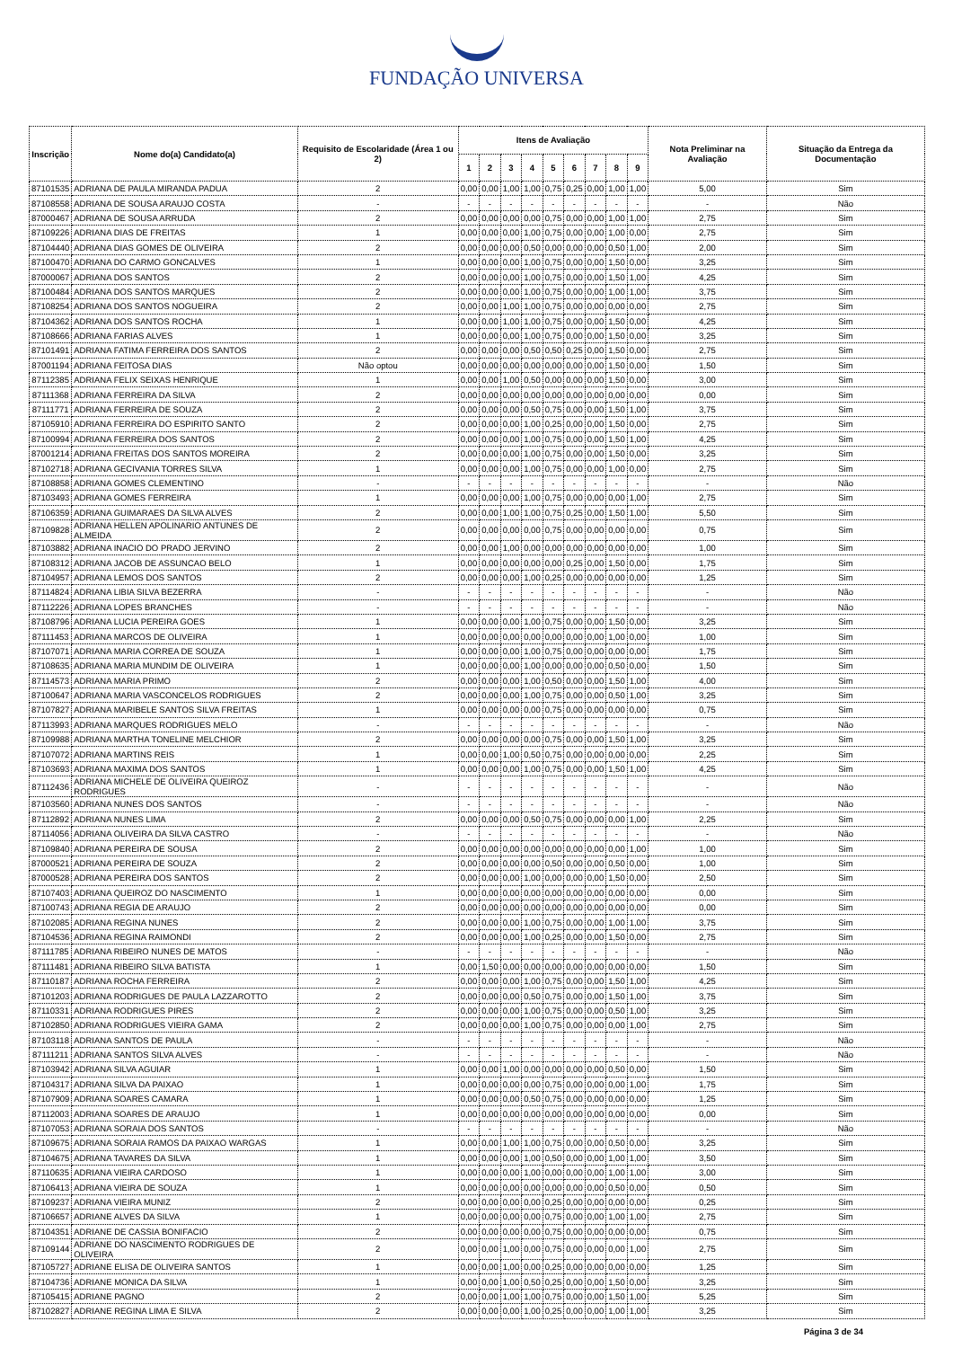FUNDAÇÃO UNIVERSA
| Inscrição | Nome do(a) Candidato(a) | Requisito de Escolaridade (Área 1 ou 2) | Itens de Avaliação | | | | | | | | | Nota Preliminar na Avaliação | Situação da Entrega da Documentação |
| --- | --- | --- | --- | --- | --- | --- | --- | --- | --- | --- | --- | --- | --- |
| | | | 1 | 2 | 3 | 4 | 5 | 6 | 7 | 8 | 9 | | |
| 87101535 | ADRIANA DE PAULA MIRANDA PADUA | 2 | 0,00 | 0,00 | 1,00 | 1,00 | 0,75 | 0,25 | 0,00 | 1,00 | 1,00 | 5,00 | Sim |
| 87108558 | ADRIANA DE SOUSA ARAUJO COSTA | - | - | - | - | - | - | - | - | - | - | - | Não |
| 87000467 | ADRIANA DE SOUSA ARRUDA | 2 | 0,00 | 0,00 | 0,00 | 0,00 | 0,75 | 0,00 | 0,00 | 1,00 | 1,00 | 2,75 | Sim |
| 87109226 | ADRIANA DIAS DE FREITAS | 1 | 0,00 | 0,00 | 0,00 | 1,00 | 0,75 | 0,00 | 0,00 | 1,00 | 0,00 | 2,75 | Sim |
| 87104440 | ADRIANA DIAS GOMES DE OLIVEIRA | 2 | 0,00 | 0,00 | 0,00 | 0,50 | 0,00 | 0,00 | 0,00 | 0,50 | 1,00 | 2,00 | Sim |
| 87100470 | ADRIANA DO CARMO GONCALVES | 1 | 0,00 | 0,00 | 0,00 | 1,00 | 0,75 | 0,00 | 0,00 | 1,50 | 0,00 | 3,25 | Sim |
| 87000067 | ADRIANA DOS SANTOS | 2 | 0,00 | 0,00 | 0,00 | 1,00 | 0,75 | 0,00 | 0,00 | 1,50 | 1,00 | 4,25 | Sim |
| 87100484 | ADRIANA DOS SANTOS MARQUES | 2 | 0,00 | 0,00 | 0,00 | 1,00 | 0,75 | 0,00 | 0,00 | 1,00 | 1,00 | 3,75 | Sim |
| 87108254 | ADRIANA DOS SANTOS NOGUEIRA | 2 | 0,00 | 0,00 | 1,00 | 1,00 | 0,75 | 0,00 | 0,00 | 0,00 | 0,00 | 2,75 | Sim |
| 87104362 | ADRIANA DOS SANTOS ROCHA | 1 | 0,00 | 0,00 | 1,00 | 1,00 | 0,75 | 0,00 | 0,00 | 1,50 | 0,00 | 4,25 | Sim |
| 87108666 | ADRIANA FARIAS ALVES | 1 | 0,00 | 0,00 | 0,00 | 1,00 | 0,75 | 0,00 | 0,00 | 1,50 | 0,00 | 3,25 | Sim |
| 87101491 | ADRIANA FATIMA FERREIRA DOS SANTOS | 2 | 0,00 | 0,00 | 0,00 | 0,50 | 0,50 | 0,25 | 0,00 | 1,50 | 0,00 | 2,75 | Sim |
| 87001194 | ADRIANA FEITOSA DIAS | Não optou | 0,00 | 0,00 | 0,00 | 0,00 | 0,00 | 0,00 | 0,00 | 1,50 | 0,00 | 1,50 | Sim |
| 87112385 | ADRIANA FELIX SEIXAS HENRIQUE | 1 | 0,00 | 0,00 | 1,00 | 0,50 | 0,00 | 0,00 | 0,00 | 1,50 | 0,00 | 3,00 | Sim |
| 87111368 | ADRIANA FERREIRA DA SILVA | 2 | 0,00 | 0,00 | 0,00 | 0,00 | 0,00 | 0,00 | 0,00 | 0,00 | 0,00 | 0,00 | Sim |
| 87111771 | ADRIANA FERREIRA DE SOUZA | 2 | 0,00 | 0,00 | 0,00 | 0,50 | 0,75 | 0,00 | 0,00 | 1,50 | 1,00 | 3,75 | Sim |
| 87105910 | ADRIANA FERREIRA DO ESPIRITO SANTO | 2 | 0,00 | 0,00 | 0,00 | 1,00 | 0,25 | 0,00 | 0,00 | 1,50 | 0,00 | 2,75 | Sim |
| 87100994 | ADRIANA FERREIRA DOS SANTOS | 2 | 0,00 | 0,00 | 0,00 | 1,00 | 0,75 | 0,00 | 0,00 | 1,50 | 1,00 | 4,25 | Sim |
| 87001214 | ADRIANA FREITAS DOS SANTOS MOREIRA | 2 | 0,00 | 0,00 | 0,00 | 1,00 | 0,75 | 0,00 | 0,00 | 1,50 | 0,00 | 3,25 | Sim |
| 87102718 | ADRIANA GECIVANIA TORRES SILVA | 1 | 0,00 | 0,00 | 0,00 | 1,00 | 0,75 | 0,00 | 0,00 | 1,00 | 0,00 | 2,75 | Sim |
| 87108858 | ADRIANA GOMES CLEMENTINO | - | - | - | - | - | - | - | - | - | - | - | Não |
| 87103493 | ADRIANA GOMES FERREIRA | 1 | 0,00 | 0,00 | 0,00 | 1,00 | 0,75 | 0,00 | 0,00 | 0,00 | 1,00 | 2,75 | Sim |
| 87106359 | ADRIANA GUIMARAES DA SILVA ALVES | 2 | 0,00 | 0,00 | 1,00 | 1,00 | 0,75 | 0,25 | 0,00 | 1,50 | 1,00 | 5,50 | Sim |
| 87109828 | ADRIANA HELLEN APOLINARIO ANTUNES DE ALMEIDA | 2 | 0,00 | 0,00 | 0,00 | 0,00 | 0,75 | 0,00 | 0,00 | 0,00 | 0,00 | 0,75 | Sim |
| 87103882 | ADRIANA INACIO DO PRADO JERVINO | 2 | 0,00 | 0,00 | 1,00 | 0,00 | 0,00 | 0,00 | 0,00 | 0,00 | 0,00 | 1,00 | Sim |
| 87108312 | ADRIANA JACOB DE ASSUNCAO BELO | 1 | 0,00 | 0,00 | 0,00 | 0,00 | 0,00 | 0,25 | 0,00 | 1,50 | 0,00 | 1,75 | Sim |
| 87104957 | ADRIANA LEMOS DOS SANTOS | 2 | 0,00 | 0,00 | 0,00 | 1,00 | 0,25 | 0,00 | 0,00 | 0,00 | 0,00 | 1,25 | Sim |
| 87114824 | ADRIANA LIBIA SILVA BEZERRA | - | - | - | - | - | - | - | - | - | - | - | Não |
| 87112226 | ADRIANA LOPES BRANCHES | - | - | - | - | - | - | - | - | - | - | - | Não |
| 87108796 | ADRIANA LUCIA PEREIRA GOES | 1 | 0,00 | 0,00 | 0,00 | 1,00 | 0,75 | 0,00 | 0,00 | 1,50 | 0,00 | 3,25 | Sim |
| 87111453 | ADRIANA MARCOS DE OLIVEIRA | 1 | 0,00 | 0,00 | 0,00 | 0,00 | 0,00 | 0,00 | 0,00 | 1,00 | 0,00 | 1,00 | Sim |
| 87107071 | ADRIANA MARIA CORREA DE SOUZA | 1 | 0,00 | 0,00 | 0,00 | 1,00 | 0,75 | 0,00 | 0,00 | 0,00 | 0,00 | 1,75 | Sim |
| 87108635 | ADRIANA MARIA MUNDIM DE OLIVEIRA | 1 | 0,00 | 0,00 | 0,00 | 1,00 | 0,00 | 0,00 | 0,00 | 0,50 | 0,00 | 1,50 | Sim |
| 87114573 | ADRIANA MARIA PRIMO | 2 | 0,00 | 0,00 | 0,00 | 1,00 | 0,50 | 0,00 | 0,00 | 1,50 | 1,00 | 4,00 | Sim |
| 87100647 | ADRIANA MARIA VASCONCELOS RODRIGUES | 2 | 0,00 | 0,00 | 0,00 | 1,00 | 0,75 | 0,00 | 0,00 | 0,50 | 1,00 | 3,25 | Sim |
| 87107827 | ADRIANA MARIBELE SANTOS SILVA FREITAS | 1 | 0,00 | 0,00 | 0,00 | 0,00 | 0,75 | 0,00 | 0,00 | 0,00 | 0,00 | 0,75 | Sim |
| 87113993 | ADRIANA MARQUES RODRIGUES MELO | - | - | - | - | - | - | - | - | - | - | - | Não |
| 87109988 | ADRIANA MARTHA TONELINE MELCHIOR | 2 | 0,00 | 0,00 | 0,00 | 0,00 | 0,75 | 0,00 | 0,00 | 1,50 | 1,00 | 3,25 | Sim |
| 87107072 | ADRIANA MARTINS REIS | 1 | 0,00 | 0,00 | 1,00 | 0,50 | 0,75 | 0,00 | 0,00 | 0,00 | 0,00 | 2,25 | Sim |
| 87103693 | ADRIANA MAXIMA DOS SANTOS | 1 | 0,00 | 0,00 | 0,00 | 1,00 | 0,75 | 0,00 | 0,00 | 1,50 | 1,00 | 4,25 | Sim |
| 87112436 | ADRIANA MICHELE DE OLIVEIRA QUEIROZ RODRIGUES | - | - | - | - | - | - | - | - | - | - | - | Não |
| 87103560 | ADRIANA NUNES DOS SANTOS | - | - | - | - | - | - | - | - | - | - | - | Não |
| 87112892 | ADRIANA NUNES LIMA | 2 | 0,00 | 0,00 | 0,00 | 0,50 | 0,75 | 0,00 | 0,00 | 0,00 | 1,00 | 2,25 | Sim |
| 87114056 | ADRIANA OLIVEIRA DA SILVA CASTRO | - | - | - | - | - | - | - | - | - | - | - | Não |
| 87109840 | ADRIANA PEREIRA DE SOUSA | 2 | 0,00 | 0,00 | 0,00 | 0,00 | 0,00 | 0,00 | 0,00 | 0,00 | 1,00 | 1,00 | Sim |
| 87000521 | ADRIANA PEREIRA DE SOUZA | 2 | 0,00 | 0,00 | 0,00 | 0,00 | 0,50 | 0,00 | 0,00 | 0,50 | 0,00 | 1,00 | Sim |
| 87000528 | ADRIANA PEREIRA DOS SANTOS | 2 | 0,00 | 0,00 | 0,00 | 1,00 | 0,00 | 0,00 | 0,00 | 1,50 | 0,00 | 2,50 | Sim |
| 87107403 | ADRIANA QUEIROZ DO NASCIMENTO | 1 | 0,00 | 0,00 | 0,00 | 0,00 | 0,00 | 0,00 | 0,00 | 0,00 | 0,00 | 0,00 | Sim |
| 87100743 | ADRIANA REGIA DE ARAUJO | 2 | 0,00 | 0,00 | 0,00 | 0,00 | 0,00 | 0,00 | 0,00 | 0,00 | 0,00 | 0,00 | Sim |
| 87102085 | ADRIANA REGINA NUNES | 2 | 0,00 | 0,00 | 0,00 | 1,00 | 0,75 | 0,00 | 0,00 | 1,00 | 1,00 | 3,75 | Sim |
| 87104536 | ADRIANA REGINA RAIMONDI | 2 | 0,00 | 0,00 | 0,00 | 1,00 | 0,25 | 0,00 | 0,00 | 1,50 | 0,00 | 2,75 | Sim |
| 87111785 | ADRIANA RIBEIRO NUNES DE MATOS | - | - | - | - | - | - | - | - | - | - | - | Não |
| 87111481 | ADRIANA RIBEIRO SILVA BATISTA | 1 | 0,00 | 1,50 | 0,00 | 0,00 | 0,00 | 0,00 | 0,00 | 0,00 | 0,00 | 1,50 | Sim |
| 87110187 | ADRIANA ROCHA FERREIRA | 2 | 0,00 | 0,00 | 0,00 | 1,00 | 0,75 | 0,00 | 0,00 | 1,50 | 1,00 | 4,25 | Sim |
| 87101203 | ADRIANA RODRIGUES DE PAULA LAZZAROTTO | 2 | 0,00 | 0,00 | 0,00 | 0,50 | 0,75 | 0,00 | 0,00 | 1,50 | 1,00 | 3,75 | Sim |
| 87110331 | ADRIANA RODRIGUES PIRES | 2 | 0,00 | 0,00 | 0,00 | 1,00 | 0,75 | 0,00 | 0,00 | 0,50 | 1,00 | 3,25 | Sim |
| 87102850 | ADRIANA RODRIGUES VIEIRA GAMA | 2 | 0,00 | 0,00 | 0,00 | 1,00 | 0,75 | 0,00 | 0,00 | 0,00 | 1,00 | 2,75 | Sim |
| 87103118 | ADRIANA SANTOS DE PAULA | - | - | - | - | - | - | - | - | - | - | - | Não |
| 87111211 | ADRIANA SANTOS SILVA ALVES | - | - | - | - | - | - | - | - | - | - | - | Não |
| 87103942 | ADRIANA SILVA AGUIAR | 1 | 0,00 | 0,00 | 1,00 | 0,00 | 0,00 | 0,00 | 0,00 | 0,50 | 0,00 | 1,50 | Sim |
| 87104317 | ADRIANA SILVA DA PAIXAO | 1 | 0,00 | 0,00 | 0,00 | 0,00 | 0,75 | 0,00 | 0,00 | 0,00 | 1,00 | 1,75 | Sim |
| 87107909 | ADRIANA SOARES CAMARA | 1 | 0,00 | 0,00 | 0,00 | 0,50 | 0,75 | 0,00 | 0,00 | 0,00 | 0,00 | 1,25 | Sim |
| 87112003 | ADRIANA SOARES DE ARAUJO | 1 | 0,00 | 0,00 | 0,00 | 0,00 | 0,00 | 0,00 | 0,00 | 0,00 | 0,00 | 0,00 | Sim |
| 87107053 | ADRIANA SORAIA DOS SANTOS | - | - | - | - | - | - | - | - | - | - | - | Não |
| 87109675 | ADRIANA SORAIA RAMOS DA PAIXAO WARGAS | 1 | 0,00 | 0,00 | 1,00 | 1,00 | 0,75 | 0,00 | 0,00 | 0,50 | 0,00 | 3,25 | Sim |
| 87104675 | ADRIANA TAVARES DA SILVA | 1 | 0,00 | 0,00 | 0,00 | 1,00 | 0,50 | 0,00 | 0,00 | 1,00 | 1,00 | 3,50 | Sim |
| 87110635 | ADRIANA VIEIRA CARDOSO | 1 | 0,00 | 0,00 | 0,00 | 1,00 | 0,00 | 0,00 | 0,00 | 1,00 | 1,00 | 3,00 | Sim |
| 87106413 | ADRIANA VIEIRA DE SOUZA | 1 | 0,00 | 0,00 | 0,00 | 0,00 | 0,00 | 0,00 | 0,00 | 0,50 | 0,00 | 0,50 | Sim |
| 87109237 | ADRIANA VIEIRA MUNIZ | 2 | 0,00 | 0,00 | 0,00 | 0,00 | 0,25 | 0,00 | 0,00 | 0,00 | 0,00 | 0,25 | Sim |
| 87106657 | ADRIANE ALVES DA SILVA | 1 | 0,00 | 0,00 | 0,00 | 0,00 | 0,75 | 0,00 | 0,00 | 1,00 | 1,00 | 2,75 | Sim |
| 87104351 | ADRIANE DE CASSIA BONIFACIO | 2 | 0,00 | 0,00 | 0,00 | 0,00 | 0,75 | 0,00 | 0,00 | 0,00 | 0,00 | 0,75 | Sim |
| 87109144 | ADRIANE DO NASCIMENTO RODRIGUES DE OLIVEIRA | 2 | 0,00 | 0,00 | 1,00 | 0,00 | 0,75 | 0,00 | 0,00 | 0,00 | 1,00 | 2,75 | Sim |
| 87105727 | ADRIANE ELISA DE OLIVEIRA SANTOS | 1 | 0,00 | 0,00 | 1,00 | 0,00 | 0,25 | 0,00 | 0,00 | 0,00 | 0,00 | 1,25 | Sim |
| 87104736 | ADRIANE MONICA DA SILVA | 1 | 0,00 | 0,00 | 1,00 | 0,50 | 0,25 | 0,00 | 0,00 | 1,50 | 0,00 | 3,25 | Sim |
| 87105415 | ADRIANE PAGNO | 2 | 0,00 | 0,00 | 1,00 | 1,00 | 0,75 | 0,00 | 0,00 | 1,50 | 1,00 | 5,25 | Sim |
| 87102827 | ADRIANE REGINA LIMA E SILVA | 2 | 0,00 | 0,00 | 0,00 | 1,00 | 0,25 | 0,00 | 0,00 | 1,00 | 1,00 | 3,25 | Sim |
Página 3 de 34